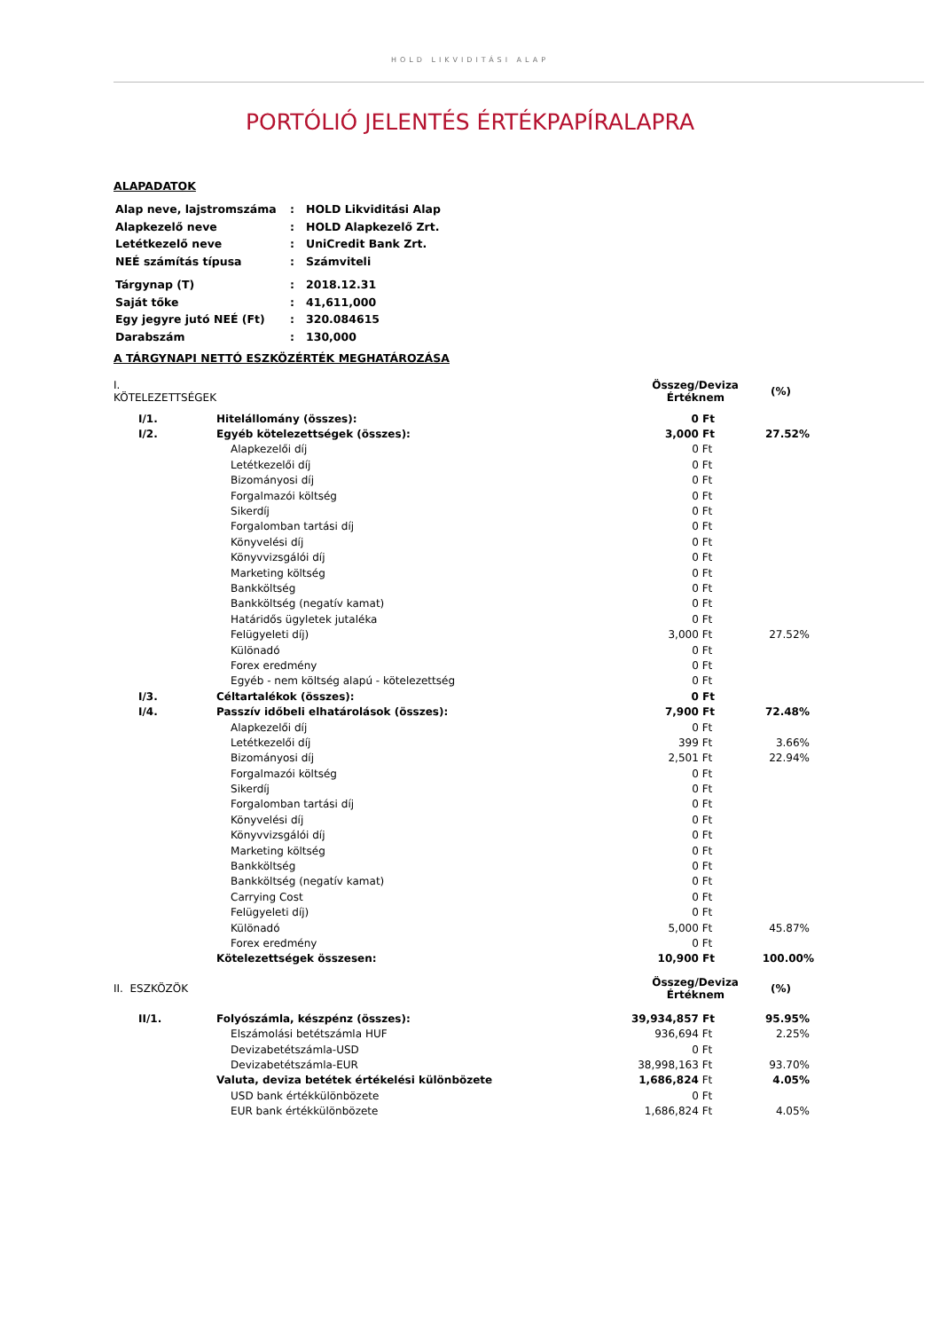HOLD LIKVIDITÁSI ALAP
PORTÓLIÓ JELENTÉS ÉRTÉKPAPÍRALAPRA
ALAPADATOK
| Alap neve, lajstromszáma | : | HOLD Likviditási Alap |
| Alapkezelő neve | : | HOLD Alapkezelő Zrt. |
| Letétkezelő neve | : | UniCredit Bank Zrt. |
| NEÉ számítás típusa | : | Számviteli |
| Tárgynap (T) | : | 2018.12.31 |
| Saját tőke | : | 41,611,000 |
| Egy jegyre jutó NEÉ (Ft) | : | 320.084615 |
| Darabszám | : | 130,000 |
A TÁRGYNAPI NETTÓ ESZKÖZÉRTÉK MEGHATÁROZÁSA
| I. KÖTELEZETTSÉGEK | | Összeg/ Érték | Deviza nem | (%) |
| I/1. | Hitelállomány (összes): | 0 | Ft | |
| I/2. | Egyéb kötelezettségek (összes): | 3,000 | Ft | 27.52% |
| | Alapkezelői díj | 0 | Ft | |
| | Letétkezelői díj | 0 | Ft | |
| | Bizományosi díj | 0 | Ft | |
| | Forgalmazói költség | 0 | Ft | |
| | Sikerdíj | 0 | Ft | |
| | Forgalomban tartási díj | 0 | Ft | |
| | Könyvelési díj | 0 | Ft | |
| | Könyvvizsgálói díj | 0 | Ft | |
| | Marketing költség | 0 | Ft | |
| | Bankköltség | 0 | Ft | |
| | Bankköltség (negatív kamat) | 0 | Ft | |
| | Határidős ügyletek jutaléka | 0 | Ft | |
| | Felügyeleti díj) | 3,000 | Ft | 27.52% |
| | Különadó | 0 | Ft | |
| | Forex eredmény | 0 | Ft | |
| | Egyéb - nem költség alapú - kötelezettség | 0 | Ft | |
| I/3. | Céltartalékok (összes): | 0 | Ft | |
| I/4. | Passzív időbeli elhatárolások (összes): | 7,900 | Ft | 72.48% |
| | Alapkezelői díj | 0 | Ft | |
| | Letétkezelői díj | 399 | Ft | 3.66% |
| | Bizományosi díj | 2,501 | Ft | 22.94% |
| | Forgalmazói költség | 0 | Ft | |
| | Sikerdíj | 0 | Ft | |
| | Forgalomban tartási díj | 0 | Ft | |
| | Könyvelési díj | 0 | Ft | |
| | Könyvvizsgálói díj | 0 | Ft | |
| | Marketing költség | 0 | Ft | |
| | Bankköltség | 0 | Ft | |
| | Bankköltség (negatív kamat) | 0 | Ft | |
| | Carrying Cost | 0 | Ft | |
| | Felügyeleti díj) | 0 | Ft | |
| | Különadó | 5,000 | Ft | 45.87% |
| | Forex eredmény | 0 | Ft | |
| | Kötelezettségek összesen: | 10,900 | Ft | 100.00% |
| II. ESZKÖZÖK | | Összeg/ Érték | Deviza nem | (%) |
| II/1. | Folyószámla, készpénz (összes): | 39,934,857 | Ft | 95.95% |
| | Elszámolási betétszámla HUF | 936,694 | Ft | 2.25% |
| | Devizabetétszámla-USD | 0 | Ft | |
| | Devizabetétszámla-EUR | 38,998,163 | Ft | 93.70% |
| | Valuta, deviza betétek értékelési különbözete | 1,686,824 | Ft | 4.05% |
| | USD bank értékkülönbözete | 0 | Ft | |
| | EUR bank értékkülönbözete | 1,686,824 | Ft | 4.05% |